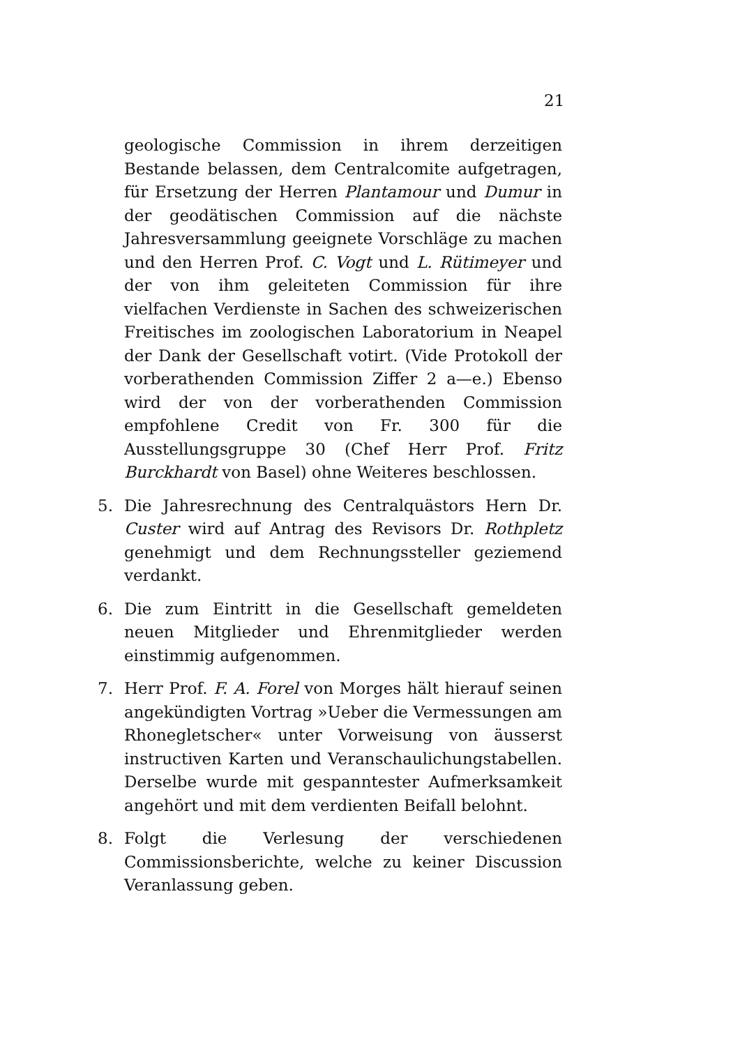21
geologische Commission in ihrem derzeitigen Bestande belassen, dem Centralcomite aufgetragen, für Ersetzung der Herren Plantamour und Dumur in der geodätischen Commission auf die nächste Jahresversammlung geeignete Vorschläge zu machen und den Herren Prof. C. Vogt und L. Rütimeyer und der von ihm geleiteten Commission für ihre vielfachen Verdienste in Sachen des schweizerischen Freitisches im zoologischen Laboratorium in Neapel der Dank der Gesellschaft votirt. (Vide Protokoll der vorberathenden Commission Ziffer 2 a—e.) Ebenso wird der von der vorberathenden Commission empfohlene Credit von Fr. 300 für die Ausstellungsgruppe 30 (Chef Herr Prof. Fritz Burckhardt von Basel) ohne Weiteres beschlossen.
5. Die Jahresrechnung des Centralquästors Hern Dr. Custer wird auf Antrag des Revisors Dr. Rothpletz genehmigt und dem Rechnungssteller geziemend verdankt.
6. Die zum Eintritt in die Gesellschaft gemeldeten neuen Mitglieder und Ehrenmitglieder werden einstimmig aufgenommen.
7. Herr Prof. F. A. Forel von Morges hält hierauf seinen angekündigten Vortrag »Ueber die Vermessungen am Rhonegletscher« unter Vorweisung von äusserst instructiven Karten und Veranschaulichungstabellen. Derselbe wurde mit gespanntester Aufmerksamkeit angehört und mit dem verdienten Beifall belohnt.
8. Folgt die Verlesung der verschiedenen Commissionsberichte, welche zu keiner Discussion Veranlassung geben.